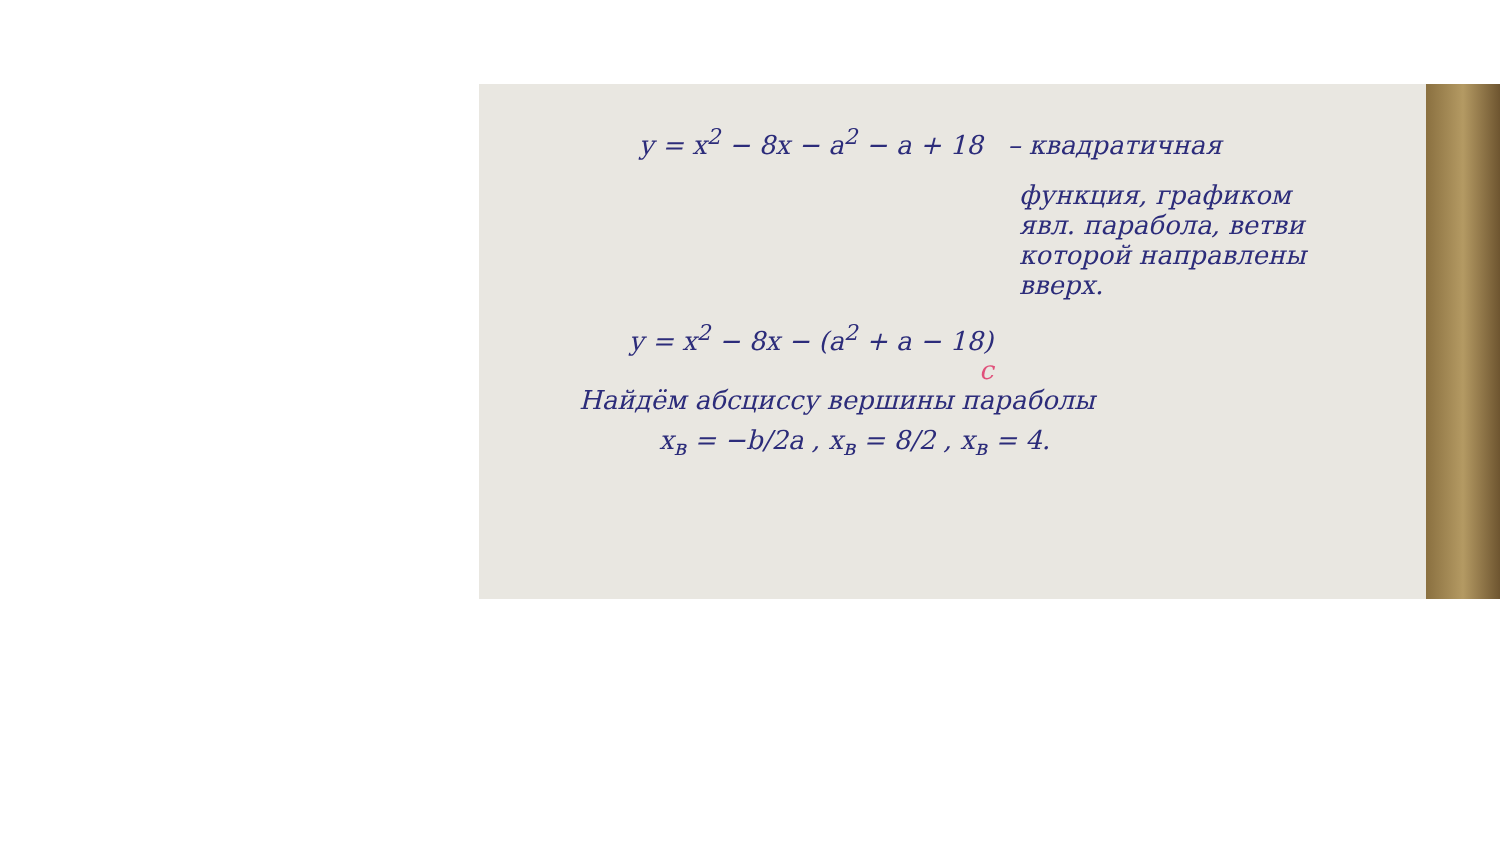y = x<sup>2</sup> − 8x − a<sup>2</sup> − a + 18 – квадратичная
функция, графиком
явл. парабола, ветви
которой направлены
вверх.
y = x<sup>2</sup> − 8x − (a<sup>2</sup> + a − 18)
c
Найдём абсциссу вершины параболы
x<sub>в</sub> = −b/2a , x<sub>в</sub> = 8/2 , x<sub>в</sub> = 4.